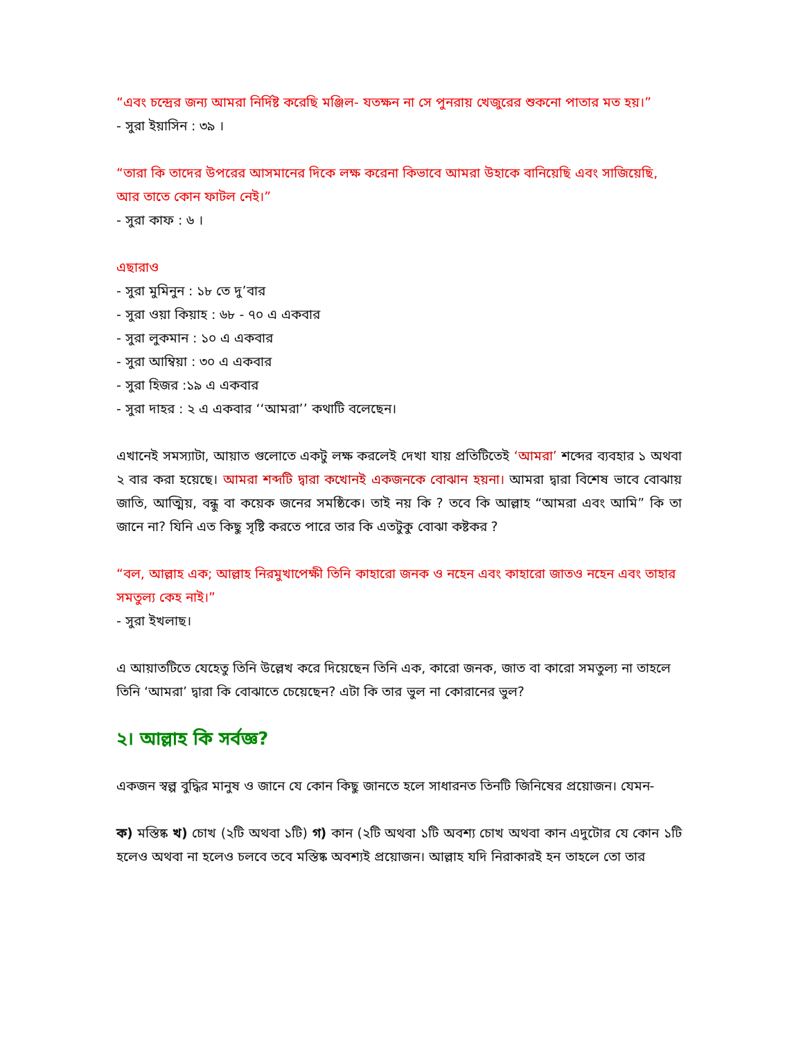“এবং চন্দ্রের জন্য আমরা নির্দিষ্ট করেছি মঞ্জিল- যতক্ষন না সে পুনরায় খেজুরের শুকনো পাতার মত হয়।”
- সুরা ইয়াসিন : ৩৯ ।
“তারা কি তাদের উপরের আসমানের দিকে লক্ষ করেনা কিভাবে আমরা উহাকে বানিয়েছি এবং সাজিয়েছি, আর তাতে কোন ফাটল নেই।”
- সুরা কাফ : ৬ ।
এছারাও
- সুরা মুমিনুন : ১৮ তে দু’বার
- সুরা ওয়া কিয়াহ : ৬৮ - ৭০ এ একবার
- সুরা লুকমান : ১০ এ একবার
- সুরা আম্বিয়া : ৩০ এ একবার
- সুরা হিজর :১৯ এ একবার
- সুরা দাহর : ২ এ একবার ‘‘আমরা’’ কথাটি বলেছেন।
এখানেই সমস্যাটা, আয়াত গুলোতে একটু লক্ষ করলেই দেখা যায় প্রতিটিতেই ‘আমরা’ শব্দের ব্যবহার ১ অথবা ২ বার করা হয়েছে। আমরা শব্দটি দ্বারা কখোনই একজনকে বোঝান হয়না। আমরা দ্বারা বিশেষ ভাবে বোঝায় জাতি, আত্মিয়, বন্ধু বা কয়েক জনের সমষ্ঠিকে। তাই নয় কি ? তবে কি আল্লাহ “আমরা এবং আমি” কি তা জানে না? যিনি এত কিছু সৃষ্টি করতে পারে তার কি এতটুকু বোঝা কষ্টকর ?
“বল, আল্লাহ এক; আল্লাহ নিরমুখাপেক্ষী তিনি কাহারো জনক ও নহেন এবং কাহারো জাতও নহেন এবং তাহার সমতুল্য কেহ নাই।”
- সুরা ইখলাছ।
এ আয়াতটিতে যেহেতু তিনি উল্লেখ করে দিয়েছেন তিনি এক, কারো জনক, জাত বা কারো সমতুল্য না তাহলে তিনি ‘আমরা’ দ্বারা কি বোঝাতে চেয়েছেন? এটা কি তার ভুল না কোরানের ভুল?
২। আল্লাহ কি সর্বজ্ঞ?
একজন স্বল্প বুদ্ধির মানুষ ও জানে যে কোন কিছু জানতে হলে সাধারনত তিনটি জিনিষের প্রয়োজন। যেমন-
ক) মস্তিষ্ক খ) চোখ (২টি অথবা ১টি) গ) কান (২টি অথবা ১টি অবশ্য চোখ অথবা কান এদুটোর যে কোন ১টি হলেও অথবা না হলেও চলবে তবে মস্তিষ্ক অবশ্যই প্রয়োজন। আল্লাহ যদি নিরাকারই হন তাহলে তো তার